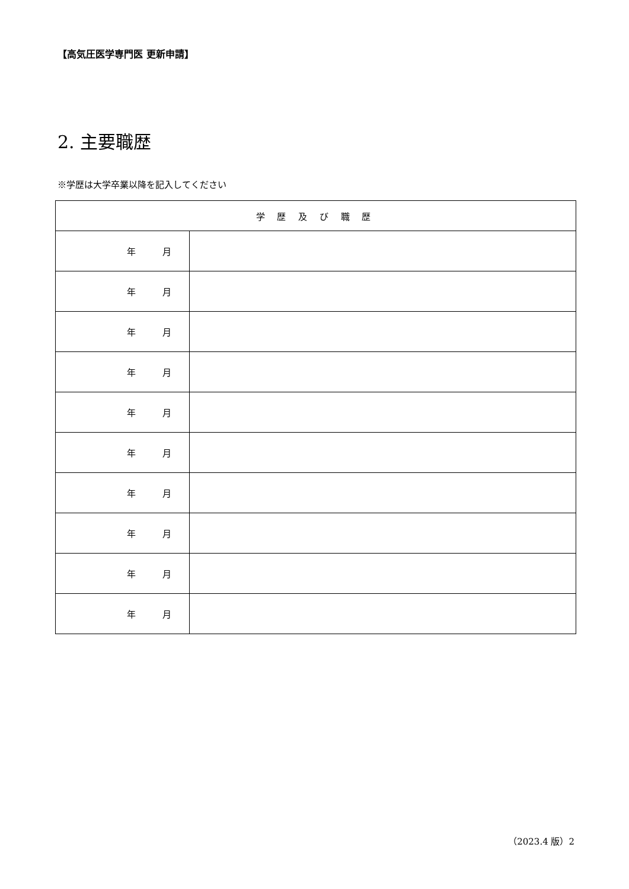【高気圧医学専門医 更新申請】
2. 主要職歴
※学歴は大学卒業以降を記入してください
| 学 歴 及 び 職 歴 | |
| --- | --- |
| 年 月 | |
| 年 月 | |
| 年 月 | |
| 年 月 | |
| 年 月 | |
| 年 月 | |
| 年 月 | |
| 年 月 | |
| 年 月 | |
| 年 月 | |
（2023.4 版）2